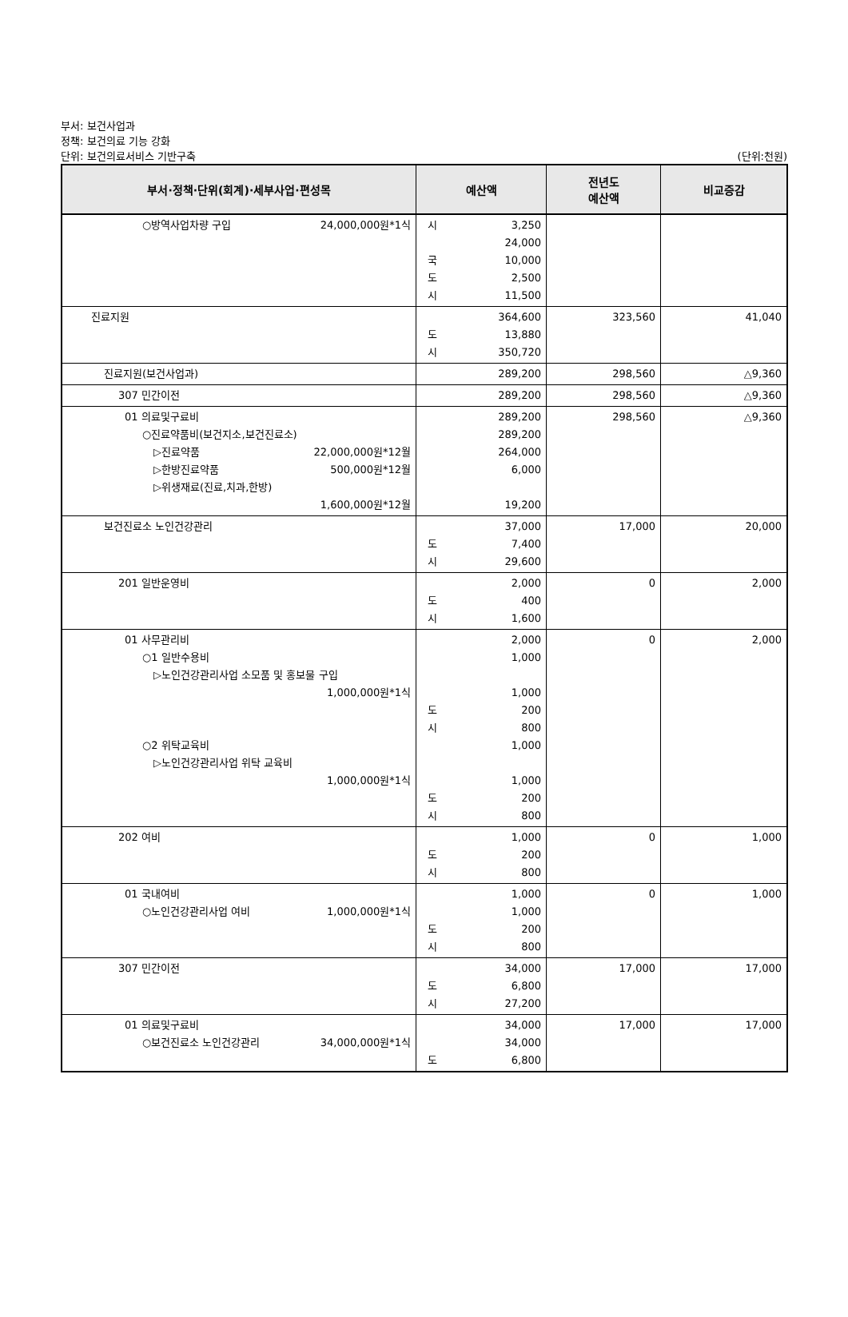부서: 보건사업과
정책: 보건의료 기능 강화
단위: 보건의료서비스 기반구축 (단위:천원)
| 부서·정책·단위(회계)·세부사업·편성목 | 예산액 | 전년도 예산액 | 비교증감 |
| --- | --- | --- | --- |
| ○방역사업차량 구입 24,000,000원*1식 | 시 3,250 24,000 국 10,000 도 2,500 시 11,500 | | |
| 진료지원 | 364,600 도 13,880 시 350,720 | 323,560 | 41,040 |
| 진료지원(보건사업과) | 289,200 | 298,560 | △9,360 |
| 307 민간이전 | 289,200 | 298,560 | △9,360 |
| 01 의료및구료비 ○진료약품비(보건지소,보건진료소) ▷진료약품 22,000,000원*12월 ▷한방진료약품 500,000원*12월 ▷위생재료(진료,치과,한방) 1,600,000원*12월 | 289,200 289,200 264,000 6,000 19,200 | 298,560 | △9,360 |
| 보건진료소 노인건강관리 | 37,000 도 7,400 시 29,600 | 17,000 | 20,000 |
| 201 일반운영비 | 2,000 도 400 시 1,600 | 0 | 2,000 |
| 01 사무관리비 ○1 일반수용비 ▷노인건강관리사업 소모품 및 홍보물 구입 1,000,000원*1식 ○2 위탁교육비 ▷노인건강관리사업 위탁 교육비 1,000,000원*1식 | 2,000 1,000 1,000 도 200 시 800 1,000 1,000 도 200 시 800 | 0 | 2,000 |
| 202 여비 | 1,000 도 200 시 800 | 0 | 1,000 |
| 01 국내여비 ○노인건강관리사업 여비 1,000,000원*1식 | 1,000 1,000 도 200 시 800 | 0 | 1,000 |
| 307 민간이전 | 34,000 도 6,800 시 27,200 | 17,000 | 17,000 |
| 01 의료및구료비 ○보건진료소 노인건강관리 34,000,000원*1식 | 34,000 34,000 도 6,800 | 17,000 | 17,000 |